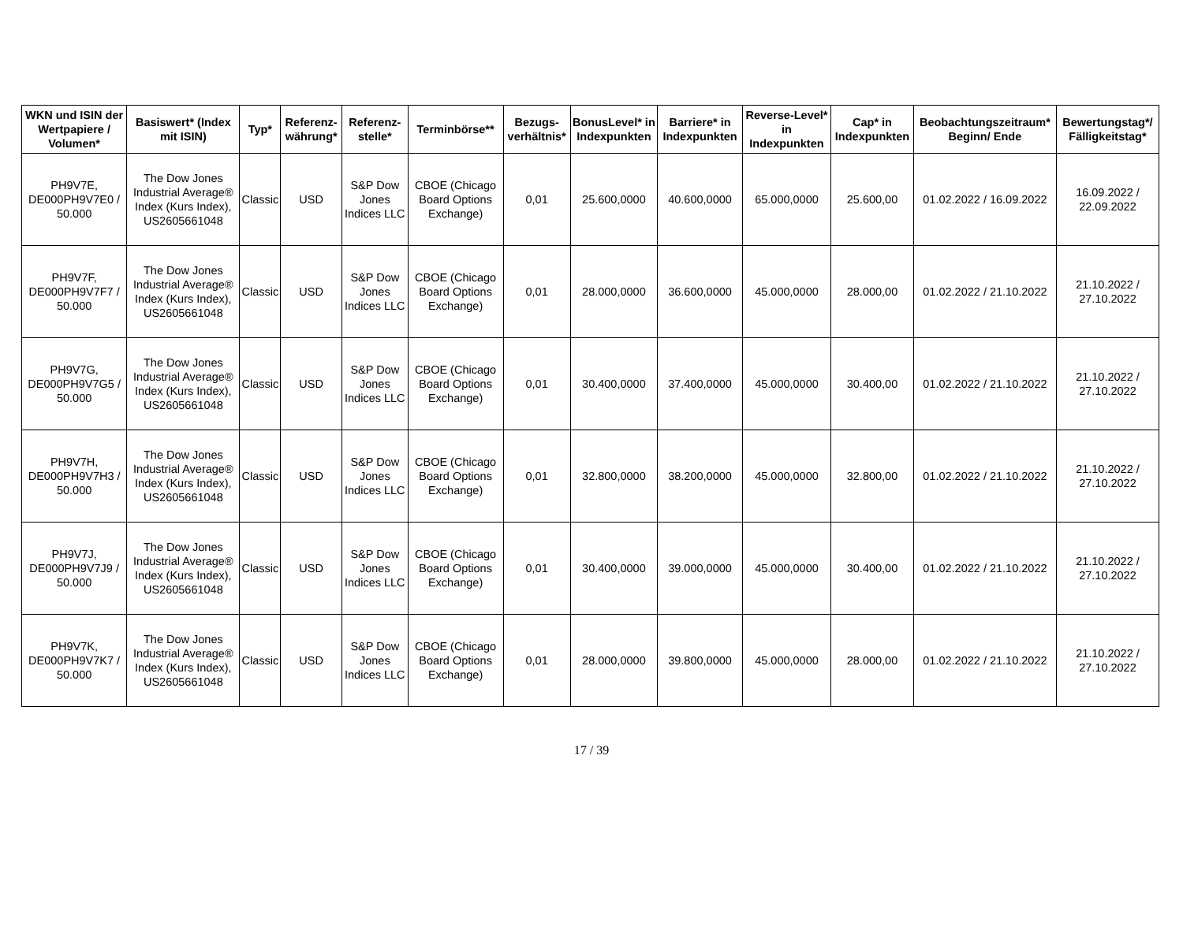| WKN und ISIN der Wertpapiere / Volumen* | Basiswert* (Index mit ISIN) | Typ* | Referenz-währung* | Referenz-stelle* | Terminbörse** | Bezugs-verhältnis* | BonusLevel* in Indexpunkten | Barriere* in Indexpunkten | Reverse-Level* in Indexpunkten | Cap* in Indexpunkten | Beobachtungszeitraum* Beginn/ Ende | Bewertungstag*/ Fälligkeitstag* |
| --- | --- | --- | --- | --- | --- | --- | --- | --- | --- | --- | --- | --- |
| PH9V7E, DE000PH9V7E0 / 50.000 | The Dow Jones Industrial Average® Index (Kurs Index), US2605661048 | Classic | USD | S&P Dow Jones Indices LLC | CBOE (Chicago Board Options Exchange) | 0,01 | 25.600,0000 | 40.600,0000 | 65.000,0000 | 25.600,00 | 01.02.2022 / 16.09.2022 | 16.09.2022 / 22.09.2022 |
| PH9V7F, DE000PH9V7F7 / 50.000 | The Dow Jones Industrial Average® Index (Kurs Index), US2605661048 | Classic | USD | S&P Dow Jones Indices LLC | CBOE (Chicago Board Options Exchange) | 0,01 | 28.000,0000 | 36.600,0000 | 45.000,0000 | 28.000,00 | 01.02.2022 / 21.10.2022 | 21.10.2022 / 27.10.2022 |
| PH9V7G, DE000PH9V7G5 / 50.000 | The Dow Jones Industrial Average® Index (Kurs Index), US2605661048 | Classic | USD | S&P Dow Jones Indices LLC | CBOE (Chicago Board Options Exchange) | 0,01 | 30.400,0000 | 37.400,0000 | 45.000,0000 | 30.400,00 | 01.02.2022 / 21.10.2022 | 21.10.2022 / 27.10.2022 |
| PH9V7H, DE000PH9V7H3 / 50.000 | The Dow Jones Industrial Average® Index (Kurs Index), US2605661048 | Classic | USD | S&P Dow Jones Indices LLC | CBOE (Chicago Board Options Exchange) | 0,01 | 32.800,0000 | 38.200,0000 | 45.000,0000 | 32.800,00 | 01.02.2022 / 21.10.2022 | 21.10.2022 / 27.10.2022 |
| PH9V7J, DE000PH9V7J9 / 50.000 | The Dow Jones Industrial Average® Index (Kurs Index), US2605661048 | Classic | USD | S&P Dow Jones Indices LLC | CBOE (Chicago Board Options Exchange) | 0,01 | 30.400,0000 | 39.000,0000 | 45.000,0000 | 30.400,00 | 01.02.2022 / 21.10.2022 | 21.10.2022 / 27.10.2022 |
| PH9V7K, DE000PH9V7K7 / 50.000 | The Dow Jones Industrial Average® Index (Kurs Index), US2605661048 | Classic | USD | S&P Dow Jones Indices LLC | CBOE (Chicago Board Options Exchange) | 0,01 | 28.000,0000 | 39.800,0000 | 45.000,0000 | 28.000,00 | 01.02.2022 / 21.10.2022 | 21.10.2022 / 27.10.2022 |
17 / 39